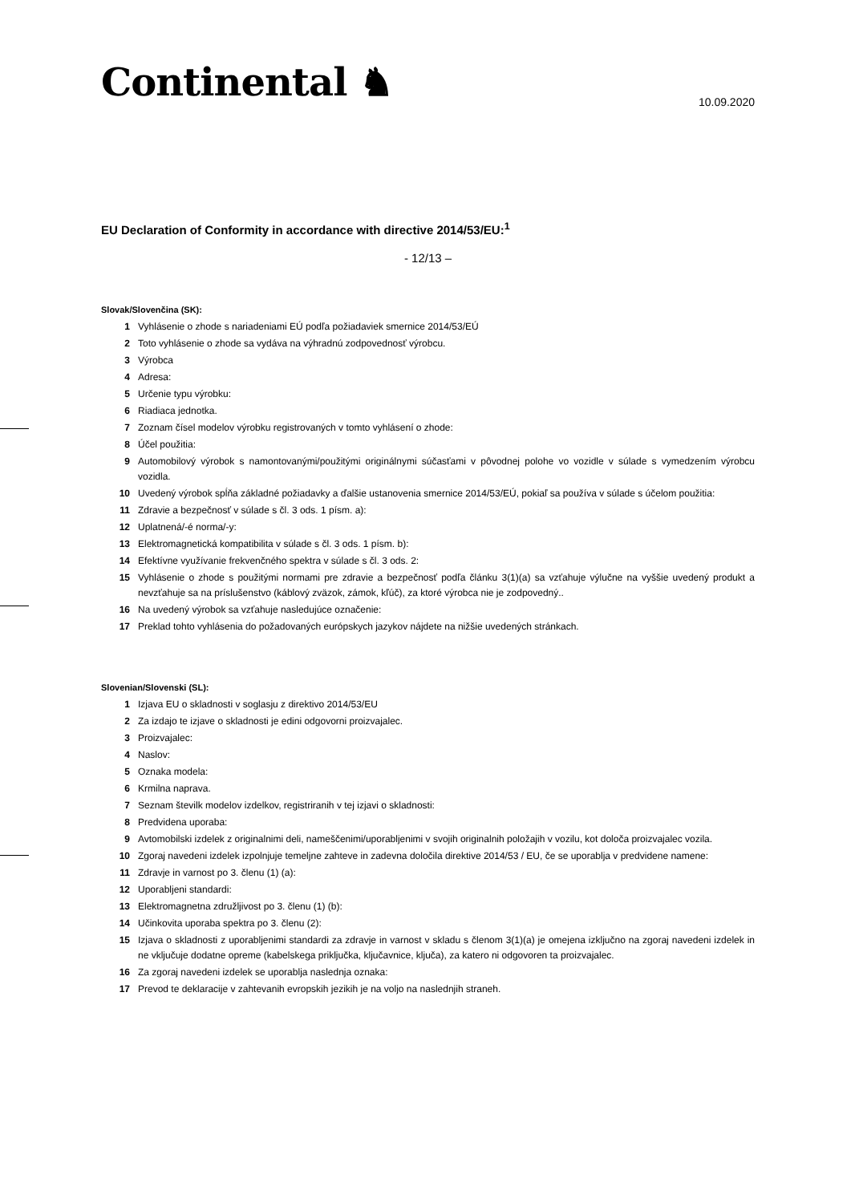Continental ♞
10.09.2020
EU Declaration of Conformity in accordance with directive 2014/53/EU:<sup>1</sup>
- 12/13 –
Slovak/Slovenčina (SK):
1 Vyhlásenie o zhode s nariadeniami EÚ podľa požiadaviek smernice 2014/53/EÚ
2 Toto vyhlásenie o zhode sa vydáva na výhradnú zodpovednosť výrobcu.
3 Výrobca
4 Adresa:
5 Určenie typu výrobku:
6 Riadiaca jednotka.
7 Zoznam čísel modelov výrobku registrovaných v tomto vyhlásení o zhode:
8 Účel použitia:
9 Automobilový výrobok s namontovanými/použitými originálnymi súčasťami v pôvodnej polohe vo vozidle v súlade s vymedzením výrobcu vozidla.
10 Uvedený výrobok spĺňa základné požiadavky a ďalšie ustanovenia smernice 2014/53/EÚ, pokiaľ sa používa v súlade s účelom použitia:
11 Zdravie a bezpečnosť v súlade s čl. 3 ods. 1 písm. a):
12 Uplatnená/-é norma/-y:
13 Elektromagnetická kompatibilita v súlade s čl. 3 ods. 1 písm. b):
14 Efektívne využívanie frekvenčného spektra v súlade s čl. 3 ods. 2:
15 Vyhlásenie o zhode s použitými normami pre zdravie a bezpečnosť podľa článku 3(1)(a) sa vzťahuje výlučne na vyššie uvedený produkt a nevzťahuje sa na príslušenstvo (káblový zväzok, zámok, kľúč), za ktoré výrobca nie je zodpovedný..
16 Na uvedený výrobok sa vzťahuje nasledujúce označenie:
17 Preklad tohto vyhlásenia do požadovaných európskych jazykov nájdete na nižšie uvedených stránkach.
Slovenian/Slovenski (SL):
1 Izjava EU o skladnosti v soglasju z direktivo 2014/53/EU
2 Za izdajo te izjave o skladnosti je edini odgovorni proizvajalec.
3 Proizvajalec:
4 Naslov:
5 Oznaka modela:
6 Krmilna naprava.
7 Seznam številk modelov izdelkov, registriranih v tej izjavi o skladnosti:
8 Predvidena uporaba:
9 Avtomobilski izdelek z originalnimi deli, nameščenimi/uporabljenimi v svojih originalnih položajih v vozilu, kot določa proizvajalec vozila.
10 Zgoraj navedeni izdelek izpolnjuje temeljne zahteve in zadevna določila direktive 2014/53 / EU, če se uporablja v predvidene namene:
11 Zdravje in varnost po 3. členu (1) (a):
12 Uporabljeni standardi:
13 Elektromagnetna združljivost po 3. členu (1) (b):
14 Učinkovita uporaba spektra po 3. členu (2):
15 Izjava o skladnosti z uporabljenimi standardi za zdravje in varnost v skladu s členom 3(1)(a) je omejena izključno na zgoraj navedeni izdelek in ne vključuje dodatne opreme (kabelskega priključka, ključavnice, ključa), za katero ni odgovoren ta proizvajalec.
16 Za zgoraj navedeni izdelek se uporablja naslednja oznaka:
17 Prevod te deklaracije v zahtevanih evropskih jezikih je na voljo na naslednjih straneh.